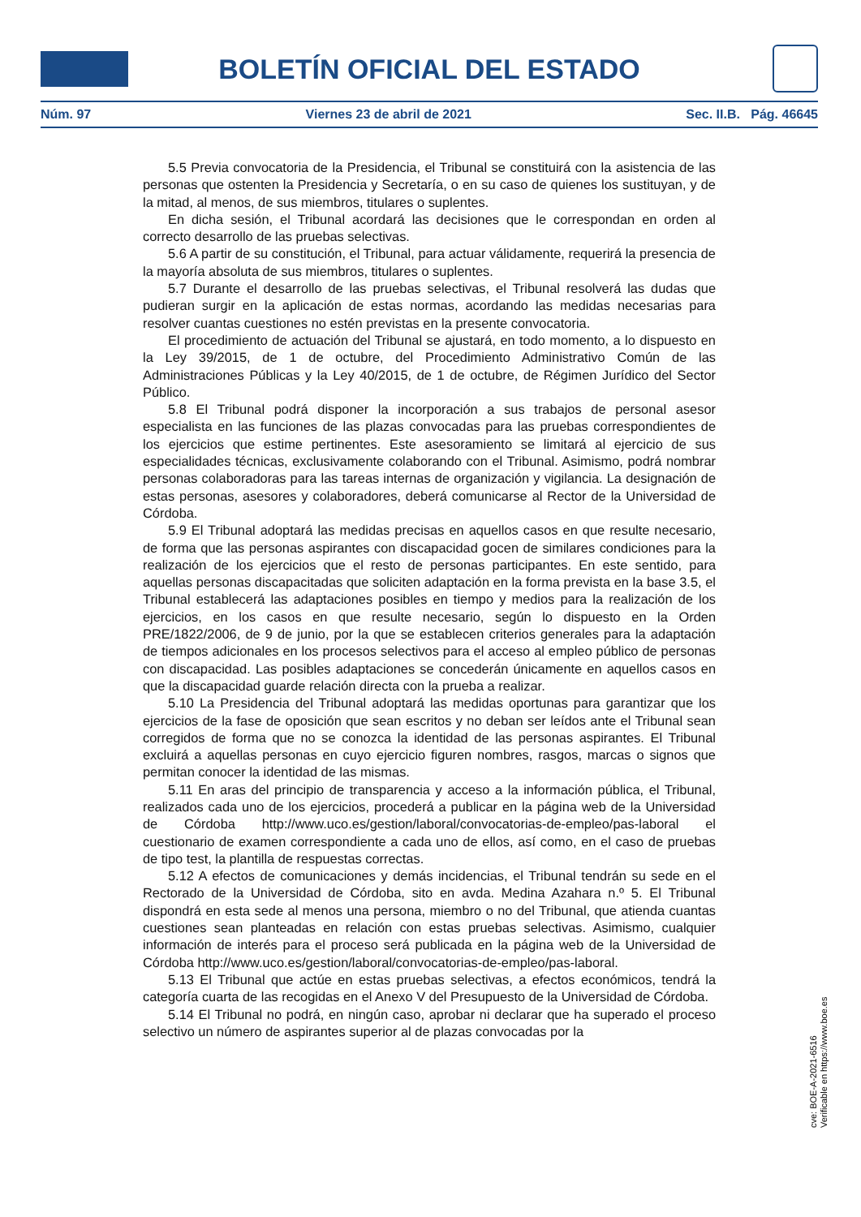BOLETÍN OFICIAL DEL ESTADO
Núm. 97 Viernes 23 de abril de 2021 Sec. II.B. Pág. 46645
5.5 Previa convocatoria de la Presidencia, el Tribunal se constituirá con la asistencia de las personas que ostenten la Presidencia y Secretaría, o en su caso de quienes los sustituyan, y de la mitad, al menos, de sus miembros, titulares o suplentes.
En dicha sesión, el Tribunal acordará las decisiones que le correspondan en orden al correcto desarrollo de las pruebas selectivas.
5.6 A partir de su constitución, el Tribunal, para actuar válidamente, requerirá la presencia de la mayoría absoluta de sus miembros, titulares o suplentes.
5.7 Durante el desarrollo de las pruebas selectivas, el Tribunal resolverá las dudas que pudieran surgir en la aplicación de estas normas, acordando las medidas necesarias para resolver cuantas cuestiones no estén previstas en la presente convocatoria.
El procedimiento de actuación del Tribunal se ajustará, en todo momento, a lo dispuesto en la Ley 39/2015, de 1 de octubre, del Procedimiento Administrativo Común de las Administraciones Públicas y la Ley 40/2015, de 1 de octubre, de Régimen Jurídico del Sector Público.
5.8 El Tribunal podrá disponer la incorporación a sus trabajos de personal asesor especialista en las funciones de las plazas convocadas para las pruebas correspondientes de los ejercicios que estime pertinentes. Este asesoramiento se limitará al ejercicio de sus especialidades técnicas, exclusivamente colaborando con el Tribunal. Asimismo, podrá nombrar personas colaboradoras para las tareas internas de organización y vigilancia. La designación de estas personas, asesores y colaboradores, deberá comunicarse al Rector de la Universidad de Córdoba.
5.9 El Tribunal adoptará las medidas precisas en aquellos casos en que resulte necesario, de forma que las personas aspirantes con discapacidad gocen de similares condiciones para la realización de los ejercicios que el resto de personas participantes. En este sentido, para aquellas personas discapacitadas que soliciten adaptación en la forma prevista en la base 3.5, el Tribunal establecerá las adaptaciones posibles en tiempo y medios para la realización de los ejercicios, en los casos en que resulte necesario, según lo dispuesto en la Orden PRE/1822/2006, de 9 de junio, por la que se establecen criterios generales para la adaptación de tiempos adicionales en los procesos selectivos para el acceso al empleo público de personas con discapacidad. Las posibles adaptaciones se concederán únicamente en aquellos casos en que la discapacidad guarde relación directa con la prueba a realizar.
5.10 La Presidencia del Tribunal adoptará las medidas oportunas para garantizar que los ejercicios de la fase de oposición que sean escritos y no deban ser leídos ante el Tribunal sean corregidos de forma que no se conozca la identidad de las personas aspirantes. El Tribunal excluirá a aquellas personas en cuyo ejercicio figuren nombres, rasgos, marcas o signos que permitan conocer la identidad de las mismas.
5.11 En aras del principio de transparencia y acceso a la información pública, el Tribunal, realizados cada uno de los ejercicios, procederá a publicar en la página web de la Universidad de Córdoba http://www.uco.es/gestion/laboral/convocatorias-de-empleo/pas-laboral el cuestionario de examen correspondiente a cada uno de ellos, así como, en el caso de pruebas de tipo test, la plantilla de respuestas correctas.
5.12 A efectos de comunicaciones y demás incidencias, el Tribunal tendrán su sede en el Rectorado de la Universidad de Córdoba, sito en avda. Medina Azahara n.º 5. El Tribunal dispondrá en esta sede al menos una persona, miembro o no del Tribunal, que atienda cuantas cuestiones sean planteadas en relación con estas pruebas selectivas. Asimismo, cualquier información de interés para el proceso será publicada en la página web de la Universidad de Córdoba http://www.uco.es/gestion/laboral/convocatorias-de-empleo/pas-laboral.
5.13 El Tribunal que actúe en estas pruebas selectivas, a efectos económicos, tendrá la categoría cuarta de las recogidas en el Anexo V del Presupuesto de la Universidad de Córdoba.
5.14 El Tribunal no podrá, en ningún caso, aprobar ni declarar que ha superado el proceso selectivo un número de aspirantes superior al de plazas convocadas por la
cve: BOE-A-2021-6516
Verificable en https://www.boe.es